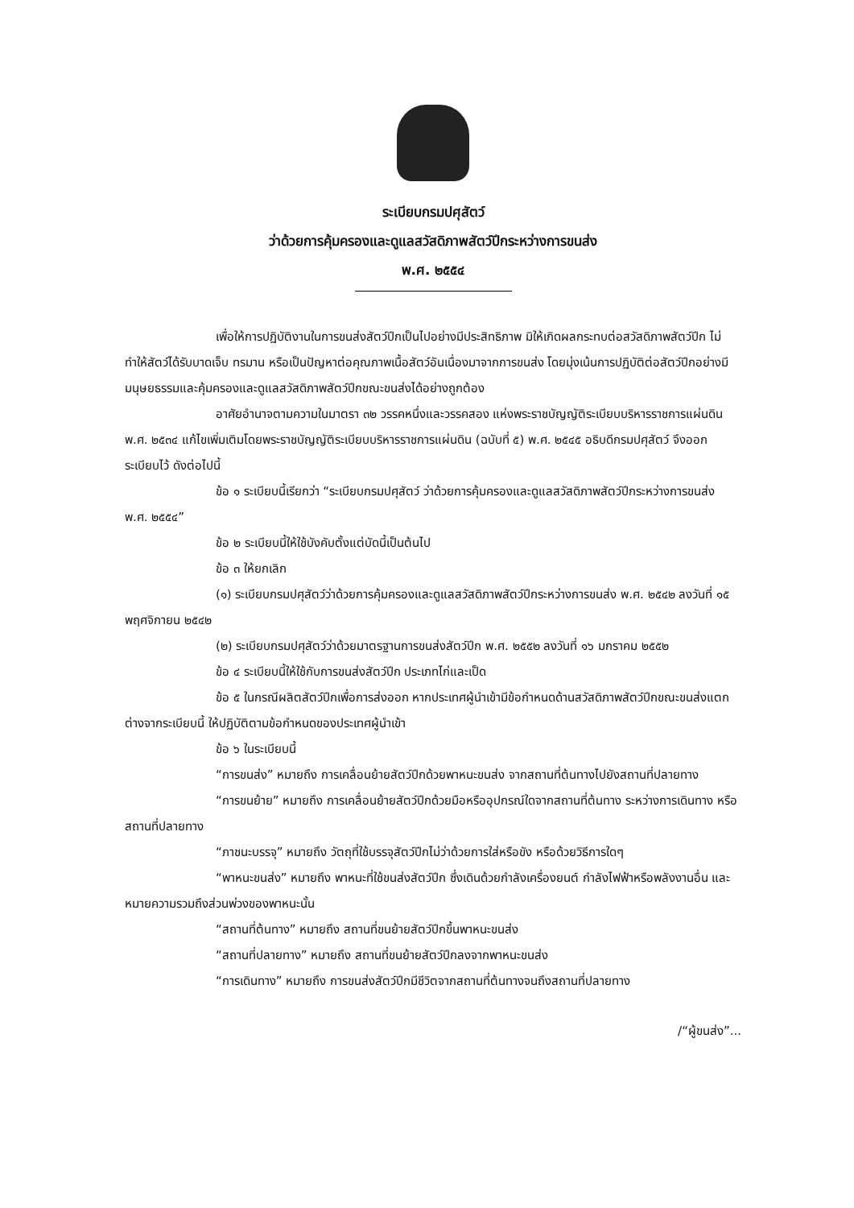ระเบียบกรมปศุสัตว์
ว่าด้วยการคุ้มครองและดูแลสวัสดิภาพสัตว์ปีกระหว่างการขนส่ง
พ.ศ. ๒๕๕๔
เพื่อให้การปฏิบัติงานในการขนส่งสัตว์ปีกเป็นไปอย่างมีประสิทธิภาพ มิให้เกิดผลกระทบต่อสวัสดิภาพสัตว์ปีก ไม่ทำให้สัตว์ได้รับบาดเจ็บ ทรมาน หรือเป็นปัญหาต่อคุณภาพเนื้อสัตว์อันเนื่องมาจากการขนส่ง โดยมุ่งเน้นการปฏิบัติต่อสัตว์ปีกอย่างมีมนุษยธรรมและคุ้มครองและดูแลสวัสดิภาพสัตว์ปีกขณะขนส่งได้อย่างถูกต้อง
อาศัยอำนาจตามความในมาตรา ๓๒ วรรคหนึ่งและวรรคสอง แห่งพระราชบัญญัติระเบียบบริหารราชการแผ่นดิน พ.ศ. ๒๕๓๔ แก้ไขเพิ่มเติมโดยพระราชบัญญัติระเบียบบริหารราชการแผ่นดิน (ฉบับที่ ๕) พ.ศ. ๒๕๔๕ อธิบดีกรมปศุสัตว์ จึงออกระเบียบไว้ ดังต่อไปนี้
ข้อ ๑ ระเบียบนี้เรียกว่า “ระเบียบกรมปศุสัตว์ ว่าด้วยการคุ้มครองและดูแลสวัสดิภาพสัตว์ปีกระหว่างการขนส่ง พ.ศ. ๒๕๕๔”
ข้อ ๒ ระเบียบนี้ให้ใช้บังคับตั้งแต่บัดนี้เป็นต้นไป
ข้อ ๓ ให้ยกเลิก
(๑) ระเบียบกรมปศุสัตว์ว่าด้วยการคุ้มครองและดูแลสวัสดิภาพสัตว์ปีกระหว่างการขนส่ง พ.ศ. ๒๕๔๒ ลงวันที่ ๑๕ พฤศจิกายน ๒๕๔๒
(๒) ระเบียบกรมปศุสัตว์ว่าด้วยมาตรฐานการขนส่งสัตว์ปีก พ.ศ. ๒๕๕๒ ลงวันที่ ๑๖ มกราคม ๒๕๕๒
ข้อ ๔ ระเบียบนี้ให้ใช้กับการขนส่งสัตว์ปีก ประเภทไก่และเป็ด
ข้อ ๕ ในกรณีผลิตสัตว์ปีกเพื่อการส่งออก หากประเทศผู้นำเข้ามีข้อกำหนดด้านสวัสดิภาพสัตว์ปีกขณะขนส่งแตกต่างจากระเบียบนี้ ให้ปฏิบัติตามข้อกำหนดของประเทศผู้นำเข้า
ข้อ ๖ ในระเบียบนี้
“การขนส่ง” หมายถึง การเคลื่อนย้ายสัตว์ปีกด้วยพาหนะขนส่ง จากสถานที่ต้นทางไปยังสถานที่ปลายทาง
“การขนย้าย” หมายถึง การเคลื่อนย้ายสัตว์ปีกด้วยมือหรืออุปกรณ์ใดจากสถานที่ต้นทาง ระหว่างการเดินทาง หรือสถานที่ปลายทาง
“ภาชนะบรรจุ” หมายถึง วัตถุที่ใช้บรรจุสัตว์ปีกไม่ว่าด้วยการใส่หรือขัง หรือด้วยวิธีการใดๆ
“พาหนะขนส่ง” หมายถึง พาหนะที่ใช้ขนส่งสัตว์ปีก ซึ่งเดินด้วยกำลังเครื่องยนต์ กำลังไฟฟ้าหรือพลังงานอื่น และหมายความรวมถึงส่วนพ่วงของพาหนะนั้น
“สถานที่ต้นทาง” หมายถึง สถานที่ขนย้ายสัตว์ปีกขึ้นพาหนะขนส่ง
“สถานที่ปลายทาง” หมายถึง สถานที่ขนย้ายสัตว์ปีกลงจากพาหนะขนส่ง
“การเดินทาง” หมายถึง การขนส่งสัตว์ปีกมีชีวิตจากสถานที่ต้นทางจนถึงสถานที่ปลายทาง
/“ผู้ขนส่ง”...